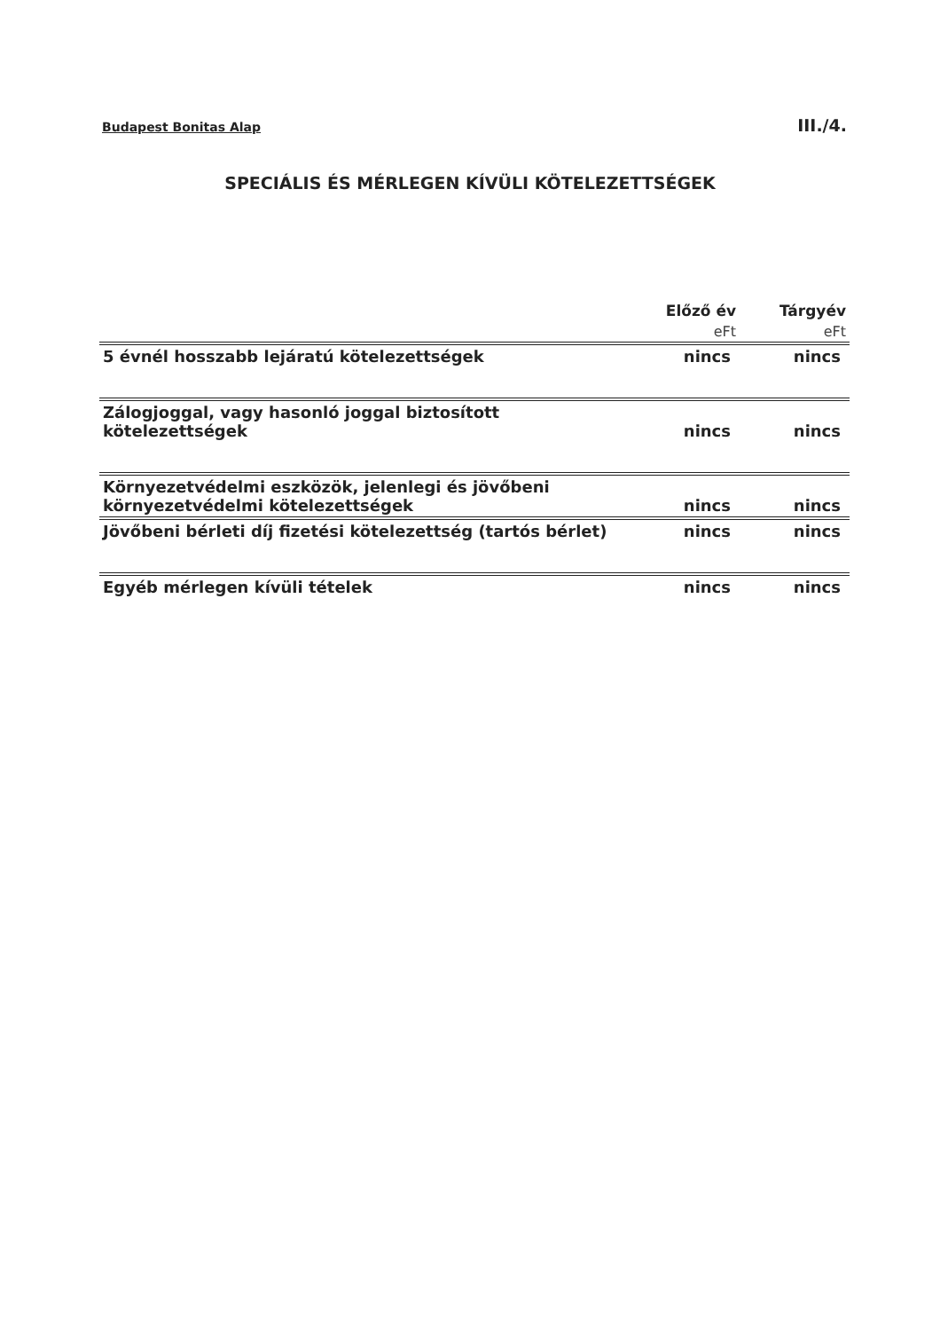Budapest Bonitas Alap III./4.
SPECIÁLIS ÉS MÉRLEGEN KÍVÜLI KÖTELEZETTSÉGEK
| | Előző év | Tárgyév |
| --- | --- | --- |
| | eFt | eFt |
| 5 évnél hosszabb lejáratú kötelezettségek | nincs | nincs |
| Zálogjoggal, vagy hasonló joggal biztosított kötelezettségek | nincs | nincs |
| Környezetvédelmi eszközök, jelenlegi és jövőbeni környezetvédelmi kötelezettségek | nincs | nincs |
| Jövőbeni bérleti díj fizetési kötelezettség (tartós bérlet) | nincs | nincs |
| Egyéb mérlegen kívüli tételek | nincs | nincs |